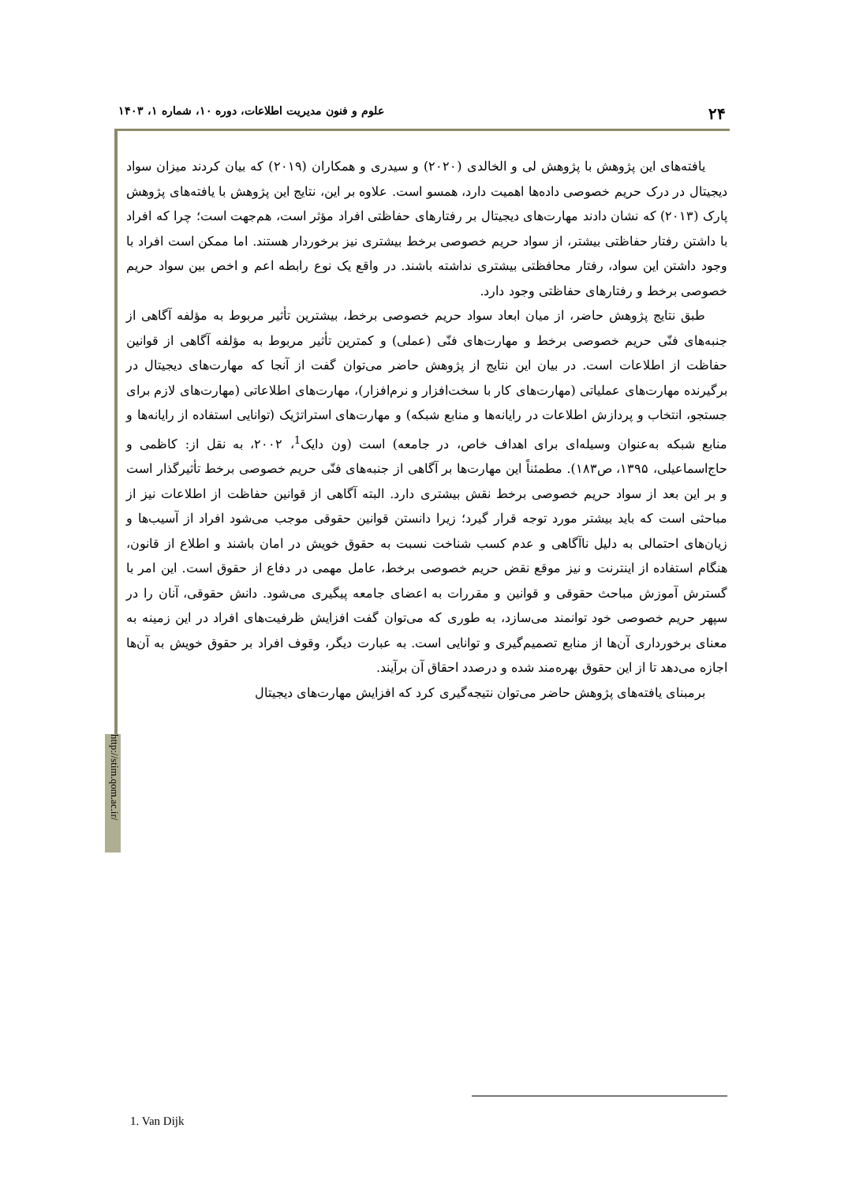۲۴ علوم و فنون مدیریت اطلاعات، دوره ۱۰، شماره ۱، ۱۴۰۳
http://stim.qom.ac.ir/
یافته‌های این پژوهش با پژوهش لی و الخالدی (۲۰۲۰) و سیدری و همکاران (۲۰۱۹) که بیان کردند میزان سواد دیجیتال در درک حریم خصوصی داده‌ها اهمیت دارد، همسو است. علاوه بر این، نتایج این پژوهش با یافته‌های پژوهش پارک (۲۰۱۳) که نشان دادند مهارت‌های دیجیتال بر رفتارهای حفاظتی افراد مؤثر است، هم‌جهت است؛ چرا که افراد با داشتن رفتار حفاظتی بیشتر، از سواد حریم خصوصی برخط بیشتری نیز برخوردار هستند. اما ممکن است افراد با وجود داشتن این سواد، رفتار محافظتی بیشتری نداشته باشند. در واقع یک نوع رابطه اعم و اخص بین سواد حریم خصوصی برخط و رفتارهای حفاظتی وجود دارد.
طبق نتایج پژوهش حاضر، از میان ابعاد سواد حریم خصوصی برخط، بیشترین تأثیر مربوط به مؤلفه آگاهی از جنبه‌های فنّی حریم خصوصی برخط و مهارت‌های فنّی (عملی) و کمترین تأثیر مربوط به مؤلفه آگاهی از قوانین حفاظت از اطلاعات است. در بیان این نتایج از پژوهش حاضر می‌توان گفت از آنجا که مهارت‌های دیجیتال در برگیرنده مهارت‌های عملیاتی (مهارت‌های کار با سخت‌افزار و نرم‌افزار)، مهارت‌های اطلاعاتی (مهارت‌های لازم برای جستجو، انتخاب و پردازش اطلاعات در رایانه‌ها و منابع شبکه) و مهارت‌های استراتژیک (توانایی استفاده از رایانه‌ها و منابع شبکه به‌عنوان وسیله‌ای برای اهداف خاص، در جامعه) است (ون دایک<sup>1</sup>، ۲۰۰۲، به نقل از: کاظمی و حاج‌اسماعیلی، ۱۳۹۵، ص۱۸۳). مطمئناً این مهارت‌ها بر آگاهی از جنبه‌های فنّی حریم خصوصی برخط تأثیرگذار است و بر این بعد از سواد حریم خصوصی برخط نقش بیشتری دارد. البته آگاهی از قوانین حفاظت از اطلاعات نیز از مباحثی است که باید بیشتر مورد توجه قرار گیرد؛ زیرا دانستن قوانین حقوقی موجب می‌شود افراد از آسیب‌ها و زیان‌های احتمالی به دلیل ناآگاهی و عدم کسب شناخت نسبت به حقوق خویش در امان باشند و اطلاع از قانون، هنگام استفاده از اینترنت و نیز موقع نقض حریم خصوصی برخط، عامل مهمی در دفاع از حقوق است. این امر با گسترش آموزش مباحث حقوقی و قوانین و مقررات به اعضای جامعه پیگیری می‌شود. دانش حقوقی، آنان را در سپهر حریم خصوصی خود توانمند می‌سازد، به طوری که می‌توان گفت افزایش ظرفیت‌های افراد در این زمینه به معنای برخورداری آن‌ها از منابع تصمیم‌گیری و توانایی است. به عبارت دیگر، وقوف افراد بر حقوق خویش به آن‌ها اجازه می‌دهد تا از این حقوق بهره‌مند شده و درصدد احقاق آن برآیند.
برمبنای یافته‌های پژوهش حاضر می‌توان نتیجه‌گیری کرد که افزایش مهارت‌های دیجیتال
1. Van Dijk